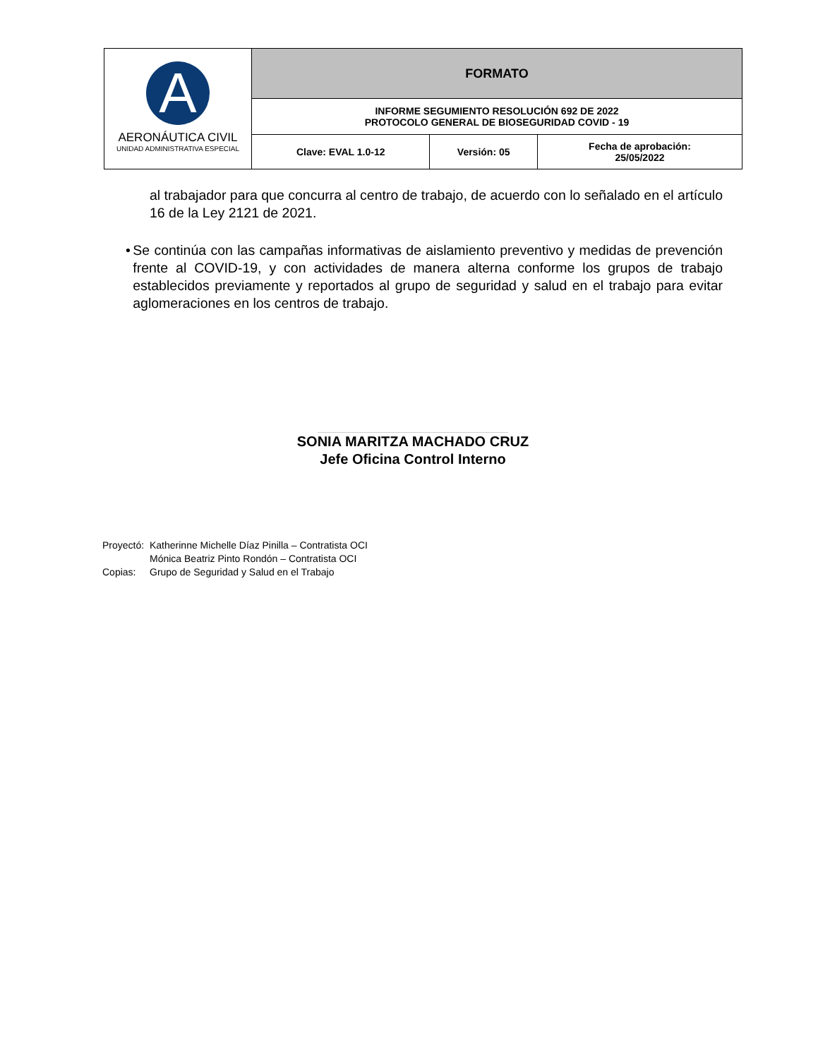| A AERONÁUTICA CIVIL UNIDAD ADMINISTRATIVA ESPECIAL | FORMATO | | |
| | INFORME SEGUMIENTO RESOLUCIÓN 692 DE 2022 PROTOCOLO GENERAL DE BIOSEGURIDAD COVID - 19 | | |
| | Clave: EVAL 1.0-12 | Versión: 05 | Fecha de aprobación: 25/05/2022 |
al trabajador para que concurra al centro de trabajo, de acuerdo con lo señalado en el artículo 16 de la Ley 2121 de 2021.
• Se continúa con las campañas informativas de aislamiento preventivo y medidas de prevención frente al COVID-19, y con actividades de manera alterna conforme los grupos de trabajo establecidos previamente y reportados al grupo de seguridad y salud en el trabajo para evitar aglomeraciones en los centros de trabajo.
SONIA MARITZA MACHADO CRUZ
Jefe Oficina Control Interno
| Proyectó: | Katherinne Michelle Díaz Pinilla – Contratista OCI |
| | Mónica Beatriz Pinto Rondón – Contratista OCI |
| Copias: | Grupo de Seguridad y Salud en el Trabajo |